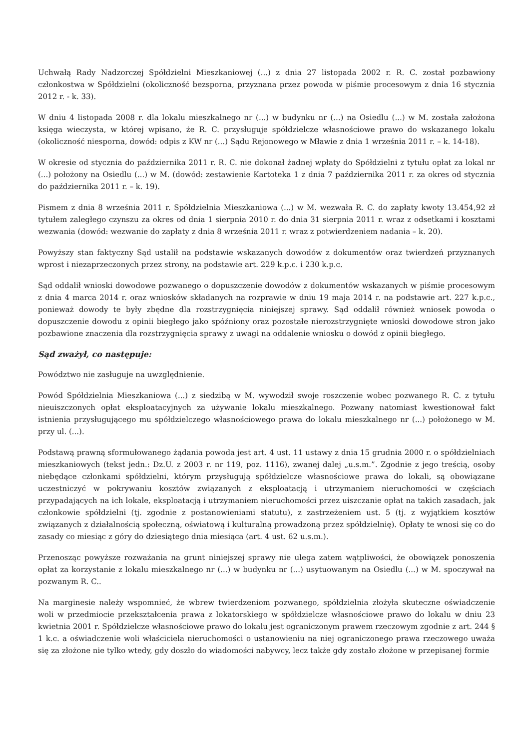Uchwałą Rady Nadzorczej Spółdzielni Mieszkaniowej (...) z dnia 27 listopada 2002 r. R. C. został pozbawiony członkostwa w Spółdzielni (okoliczność bezsporna, przyznana przez powoda w piśmie procesowym z dnia 16 stycznia 2012 r. - k. 33).
W dniu 4 listopada 2008 r. dla lokalu mieszkalnego nr (...) w budynku nr (...) na Osiedlu (...) w M. została założona księga wieczysta, w której wpisano, że R. C. przysługuje spółdzielcze własnościowe prawo do wskazanego lokalu (okoliczność niesporna, dowód: odpis z KW nr (...) Sądu Rejonowego w Mławie z dnia 1 września 2011 r. – k. 14-18).
W okresie od stycznia do października 2011 r. R. C. nie dokonał żadnej wpłaty do Spółdzielni z tytułu opłat za lokal nr (...) położony na Osiedlu (...) w M. (dowód: zestawienie Kartoteka 1 z dnia 7 października 2011 r. za okres od stycznia do października 2011 r. – k. 19).
Pismem z dnia 8 września 2011 r. Spółdzielnia Mieszkaniowa (...) w M. wezwała R. C. do zapłaty kwoty 13.454,92 zł tytułem zaległego czynszu za okres od dnia 1 sierpnia 2010 r. do dnia 31 sierpnia 2011 r. wraz z odsetkami i kosztami wezwania (dowód: wezwanie do zapłaty z dnia 8 września 2011 r. wraz z potwierdzeniem nadania – k. 20).
Powyższy stan faktyczny Sąd ustalił na podstawie wskazanych dowodów z dokumentów oraz twierdzeń przyznanych wprost i niezaprzeczonych przez strony, na podstawie art. 229 k.p.c. i 230 k.p.c.
Sąd oddalił wnioski dowodowe pozwanego o dopuszczenie dowodów z dokumentów wskazanych w piśmie procesowym z dnia 4 marca 2014 r. oraz wniosków składanych na rozprawie w dniu 19 maja 2014 r. na podstawie art. 227 k.p.c., ponieważ dowody te były zbędne dla rozstrzygnięcia niniejszej sprawy. Sąd oddalił również wniosek powoda o dopuszczenie dowodu z opinii biegłego jako spóźniony oraz pozostałe nierozstrzygnięte wnioski dowodowe stron jako pozbawione znaczenia dla rozstrzygnięcia sprawy z uwagi na oddalenie wniosku o dowód z opinii biegłego.
Sąd zważył, co następuje:
Powództwo nie zasługuje na uwzględnienie.
Powód Spółdzielnia Mieszkaniowa (...) z siedzibą w M. wywodził swoje roszczenie wobec pozwanego R. C. z tytułu nieuiszczonych opłat eksploatacyjnych za używanie lokalu mieszkalnego. Pozwany natomiast kwestionował fakt istnienia przysługującego mu spółdzielczego własnościowego prawa do lokalu mieszkalnego nr (...) położonego w M. przy ul. (...).
Podstawą prawną sformułowanego żądania powoda jest art. 4 ust. 11 ustawy z dnia 15 grudnia 2000 r. o spółdzielniach mieszkaniowych (tekst jedn.: Dz.U. z 2003 r. nr 119, poz. 1116), zwanej dalej „u.s.m.”. Zgodnie z jego treścią, osoby niebędące członkami spółdzielni, którym przysługują spółdzielcze własnościowe prawa do lokali, są obowiązane uczestniczyć w pokrywaniu kosztów związanych z eksploatacją i utrzymaniem nieruchomości w częściach przypadających na ich lokale, eksploatacją i utrzymaniem nieruchomości przez uiszczanie opłat na takich zasadach, jak członkowie spółdzielni (tj. zgodnie z postanowieniami statutu), z zastrzeżeniem ust. 5 (tj. z wyjątkiem kosztów związanych z działalnością społeczną, oświatową i kulturalną prowadzoną przez spółdzielnię). Opłaty te wnosi się co do zasady co miesiąc z góry do dziesiątego dnia miesiąca (art. 4 ust. 62 u.s.m.).
Przenosząc powyższe rozważania na grunt niniejszej sprawy nie ulega zatem wątpliwości, że obowiązek ponoszenia opłat za korzystanie z lokalu mieszkalnego nr (...) w budynku nr (...) usytuowanym na Osiedlu (...) w M. spoczywał na pozwanym R. C..
Na marginesie należy wspomnieć, że wbrew twierdzeniom pozwanego, spółdzielnia złożyła skuteczne oświadczenie woli w przedmiocie przekształcenia prawa z lokatorskiego w spółdzielcze własnościowe prawo do lokalu w dniu 23 kwietnia 2001 r. Spółdzielcze własnościowe prawo do lokalu jest ograniczonym prawem rzeczowym zgodnie z art. 244 § 1 k.c. a oświadczenie woli właściciela nieruchomości o ustanowieniu na niej ograniczonego prawa rzeczowego uważa się za złożone nie tylko wtedy, gdy doszło do wiadomości nabywcy, lecz także gdy zostało złożone w przepisanej formie